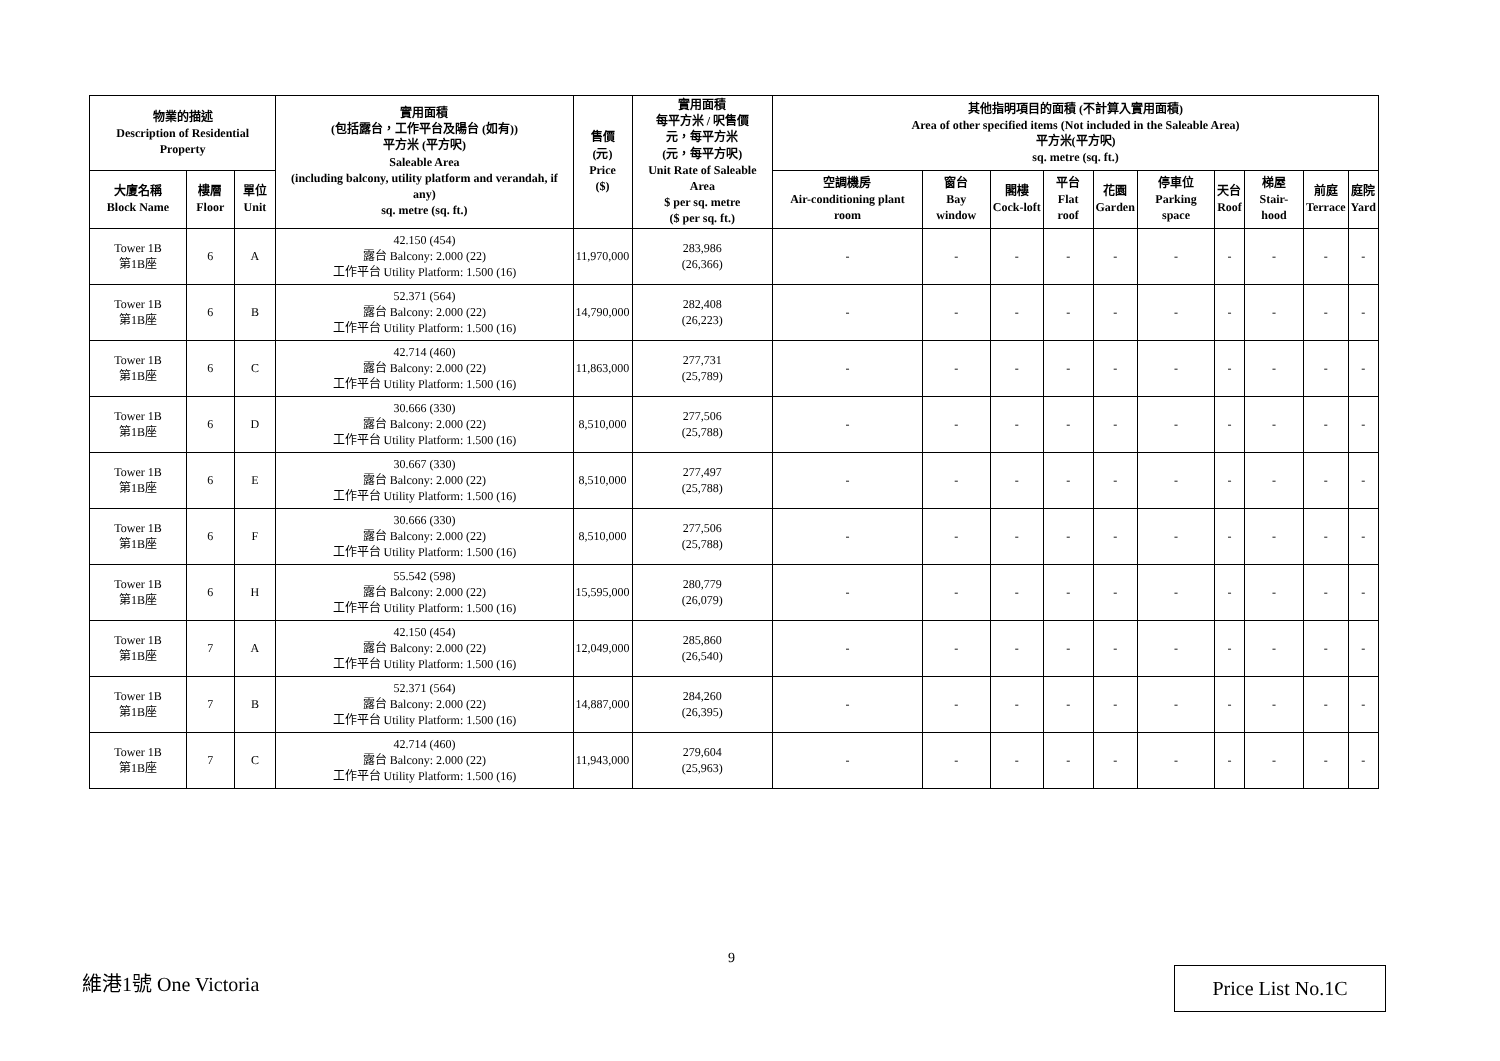| 物業的描述 Description of Residential Property | | | 實用面積 (包括露台，工作平台及陽台 (如有)) 平方米 (平方呎) Saleable Area (including balcony, utility platform and verandah, if any) sq. metre (sq. ft.) | 售價 (元) Price ($) | 實用面積 每平方米 / 呎售價 元，每平方米 (元，每平方呎) Unit Rate of Saleable Area $ per sq. metre ($ per sq. ft.) | 其他指明項目的面積 (不計算入實用面積) Area of other specified items (Not included in the Saleable Area) 平方米(平方呎) sq. metre (sq. ft.) | | | | | | | | | |
| --- | --- | --- | --- | --- | --- | --- | --- | --- | --- | --- | --- | --- | --- | --- | --- |
| 大廈名稱 Block Name | 樓層 Floor | 單位 Unit | | | | 空調機房 Air-conditioning plant room | 窗台 Bay window | 閣樓 Cock-loft | 平台 Flat roof | 花園 Garden | 停車位 Parking space | 天台 Roof | 梯屋 Stair-hood | 前庭 Terrace | 庭院 Yard |
| Tower 1B 第1B座 | 6 | A | 42.150 (454) 露台 Balcony: 2.000 (22) 工作平台 Utility Platform: 1.500 (16) | 11,970,000 | 283,986 (26,366) | - | - | - | - | - | - | - | - | - | - |
| Tower 1B 第1B座 | 6 | B | 52.371 (564) 露台 Balcony: 2.000 (22) 工作平台 Utility Platform: 1.500 (16) | 14,790,000 | 282,408 (26,223) | - | - | - | - | - | - | - | - | - | - |
| Tower 1B 第1B座 | 6 | C | 42.714 (460) 露台 Balcony: 2.000 (22) 工作平台 Utility Platform: 1.500 (16) | 11,863,000 | 277,731 (25,789) | - | - | - | - | - | - | - | - | - | - |
| Tower 1B 第1B座 | 6 | D | 30.666 (330) 露台 Balcony: 2.000 (22) 工作平台 Utility Platform: 1.500 (16) | 8,510,000 | 277,506 (25,788) | - | - | - | - | - | - | - | - | - | - |
| Tower 1B 第1B座 | 6 | E | 30.667 (330) 露台 Balcony: 2.000 (22) 工作平台 Utility Platform: 1.500 (16) | 8,510,000 | 277,497 (25,788) | - | - | - | - | - | - | - | - | - | - |
| Tower 1B 第1B座 | 6 | F | 30.666 (330) 露台 Balcony: 2.000 (22) 工作平台 Utility Platform: 1.500 (16) | 8,510,000 | 277,506 (25,788) | - | - | - | - | - | - | - | - | - | - |
| Tower 1B 第1B座 | 6 | H | 55.542 (598) 露台 Balcony: 2.000 (22) 工作平台 Utility Platform: 1.500 (16) | 15,595,000 | 280,779 (26,079) | - | - | - | - | - | - | - | - | - | - |
| Tower 1B 第1B座 | 7 | A | 42.150 (454) 露台 Balcony: 2.000 (22) 工作平台 Utility Platform: 1.500 (16) | 12,049,000 | 285,860 (26,540) | - | - | - | - | - | - | - | - | - | - |
| Tower 1B 第1B座 | 7 | B | 52.371 (564) 露台 Balcony: 2.000 (22) 工作平台 Utility Platform: 1.500 (16) | 14,887,000 | 284,260 (26,395) | - | - | - | - | - | - | - | - | - | - |
| Tower 1B 第1B座 | 7 | C | 42.714 (460) 露台 Balcony: 2.000 (22) 工作平台 Utility Platform: 1.500 (16) | 11,943,000 | 279,604 (25,963) | - | - | - | - | - | - | - | - | - | - |
9
維港1號 One Victoria Price List No.1C